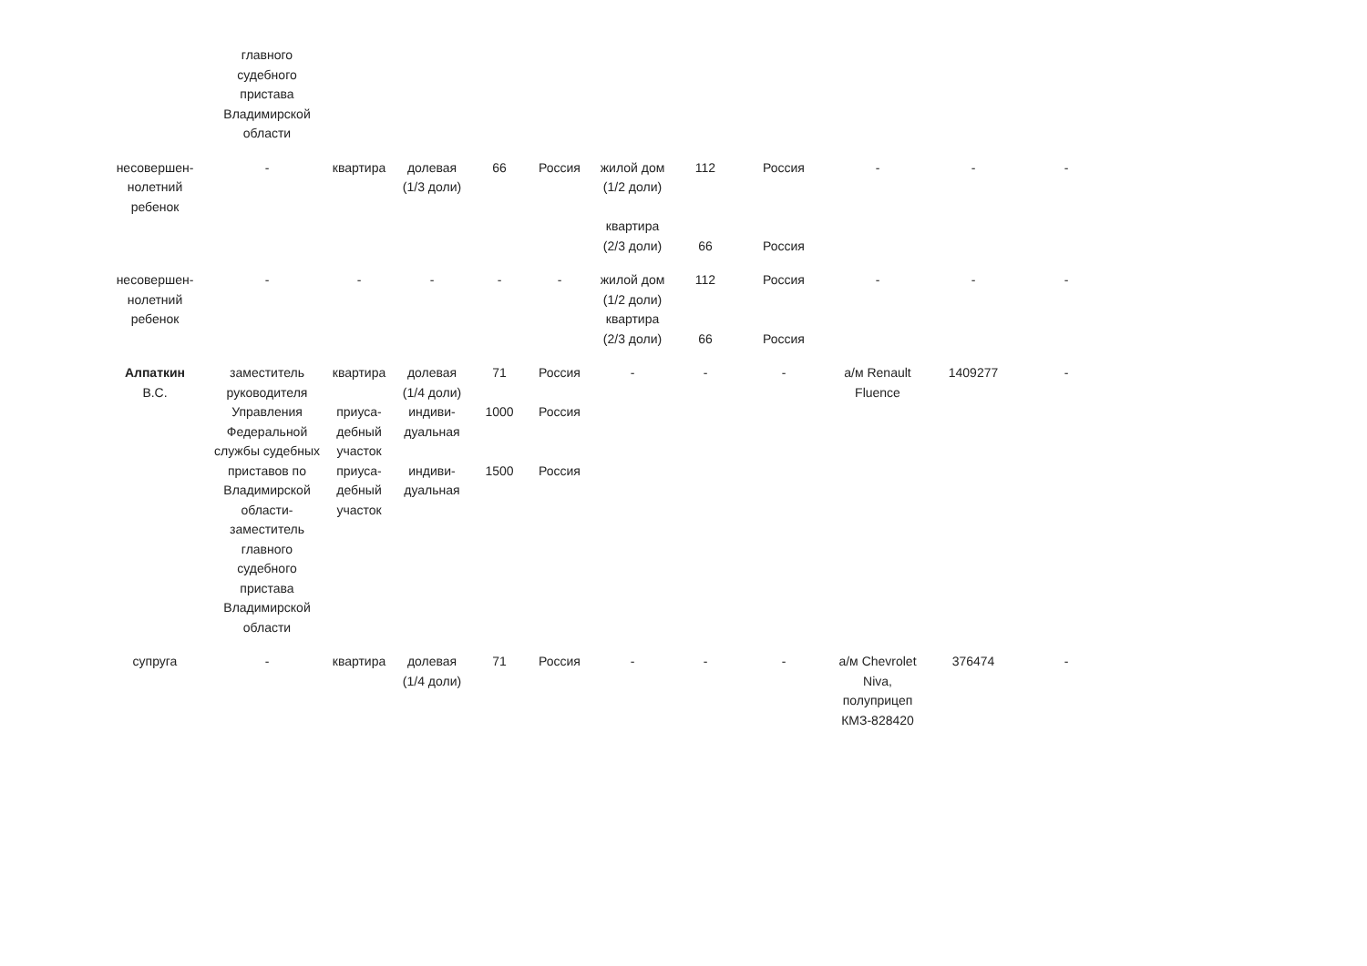| | главного судебного пристава Владимирской области | | | | | | | | | | |
| несовершен-нолетний ребенок | - | квартира | долевая (1/3 доли) | 66 | Россия | жилой дом (1/2 доли) квартира (2/3 доли) | 112 66 | Россия Россия | - | - | - |
| несовершен-нолетний ребенок | - | - | - | - | - | жилой дом (1/2 доли) квартира (2/3 доли) | 112 66 | Россия Россия | - | - | - |
| Алпаткин В.С. | заместитель руководителя Управления Федеральной службы судебных приставов по Владимирской области-заместитель главного судебного пристава Владимирской области | квартира приуса-дебный участок приуса-дебный участок | долевая (1/4 доли) индиви-дуальная индиви-дуальная | 71 1000 1500 | Россия Россия Россия | - | - | - | а/м Renault Fluence | 1409277 | - |
| супруга | - | квартира | долевая (1/4 доли) | 71 | Россия | - | - | - | а/м Chevrolet Niva, полуприцеп КМЗ-828420 | 376474 | - |